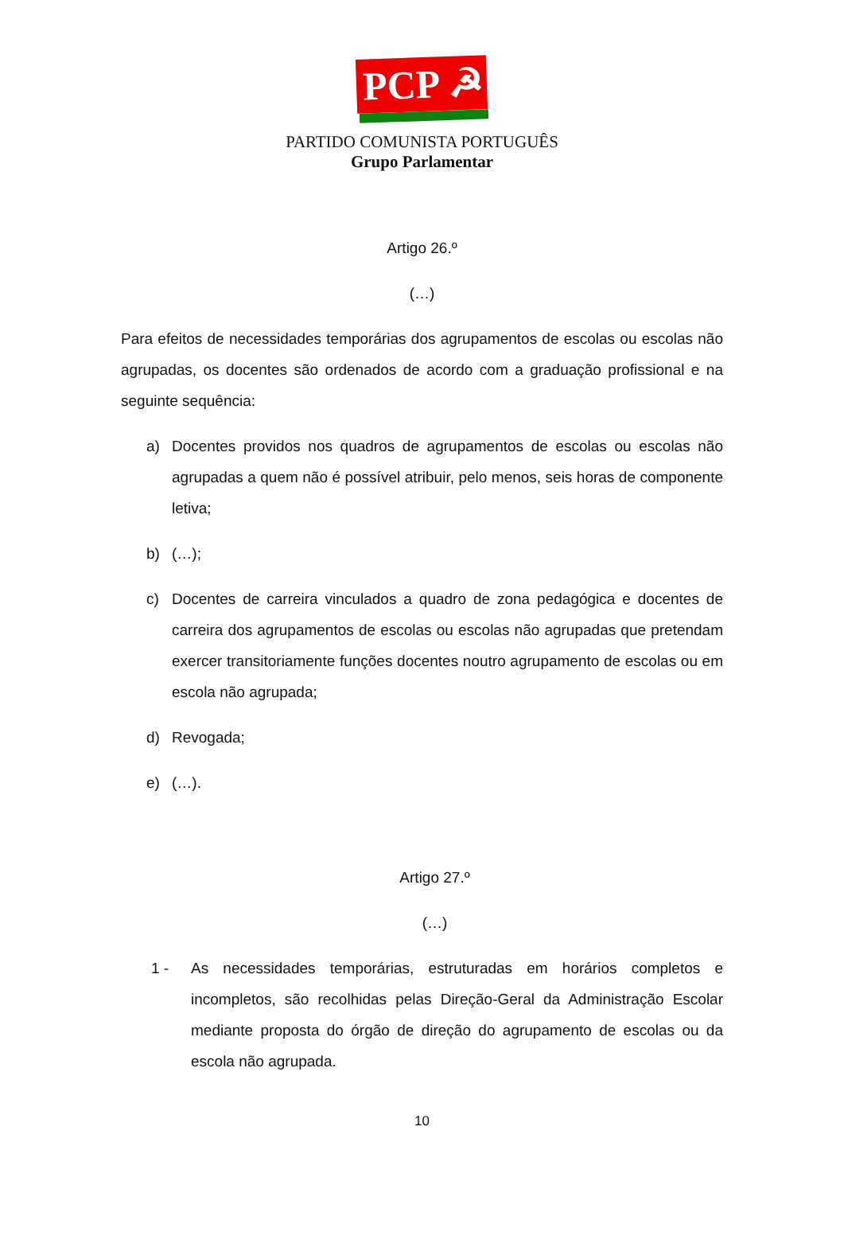PCP ☭
PARTIDO COMUNISTA PORTUGUÊS
Grupo Parlamentar
Artigo 26.º
(…)
Para efeitos de necessidades temporárias dos agrupamentos de escolas ou escolas não agrupadas, os docentes são ordenados de acordo com a graduação profissional e na seguinte sequência:
a) Docentes providos nos quadros de agrupamentos de escolas ou escolas não agrupadas a quem não é possível atribuir, pelo menos, seis horas de componente letiva;
b) (…);
c) Docentes de carreira vinculados a quadro de zona pedagógica e docentes de carreira dos agrupamentos de escolas ou escolas não agrupadas que pretendam exercer transitoriamente funções docentes noutro agrupamento de escolas ou em escola não agrupada;
d) Revogada;
e) (…).
Artigo 27.º
(…)
1 - As necessidades temporárias, estruturadas em horários completos e incompletos, são recolhidas pelas Direção-Geral da Administração Escolar mediante proposta do órgão de direção do agrupamento de escolas ou da escola não agrupada.
10